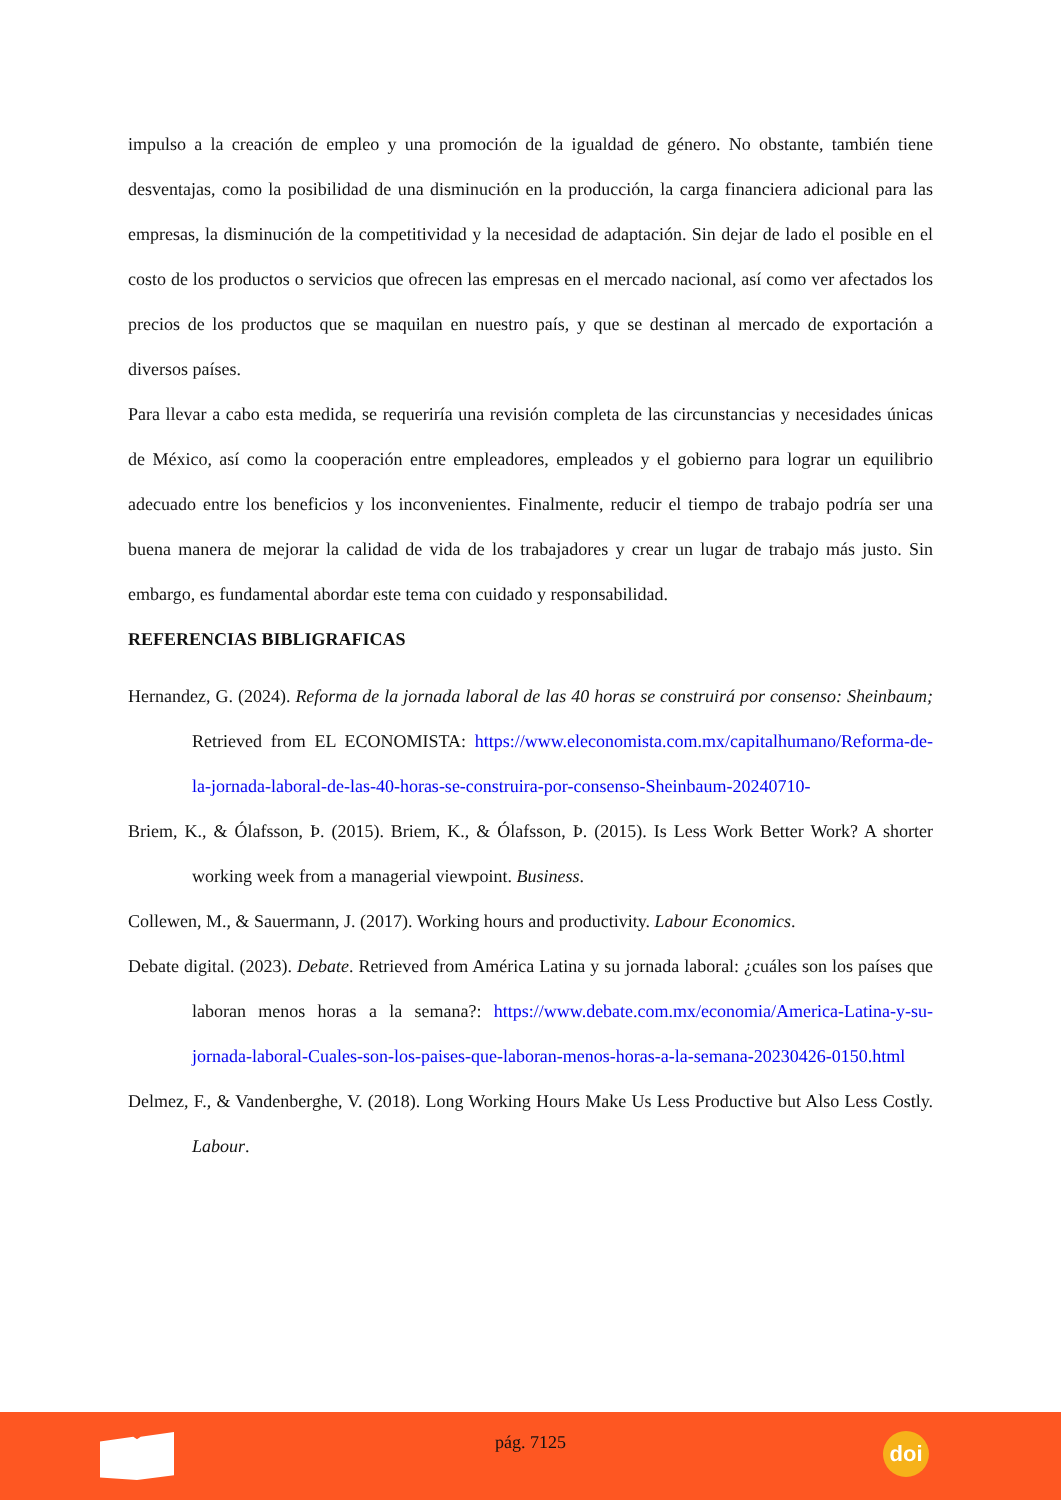impulso a la creación de empleo y una promoción de la igualdad de género. No obstante, también tiene desventajas, como la posibilidad de una disminución en la producción, la carga financiera adicional para las empresas, la disminución de la competitividad y la necesidad de adaptación. Sin dejar de lado el posible en el costo de los productos o servicios que ofrecen las empresas en el mercado nacional, así como ver afectados los precios de los productos que se maquilan en nuestro país, y que se destinan al mercado de exportación a diversos países.
Para llevar a cabo esta medida, se requeriría una revisión completa de las circunstancias y necesidades únicas de México, así como la cooperación entre empleadores, empleados y el gobierno para lograr un equilibrio adecuado entre los beneficios y los inconvenientes. Finalmente, reducir el tiempo de trabajo podría ser una buena manera de mejorar la calidad de vida de los trabajadores y crear un lugar de trabajo más justo. Sin embargo, es fundamental abordar este tema con cuidado y responsabilidad.
REFERENCIAS BIBLIGRAFICAS
Hernandez, G. (2024). Reforma de la jornada laboral de las 40 horas se construirá por consenso: Sheinbaum; Retrieved from EL ECONOMISTA: https://www.eleconomista.com.mx/capitalhumano/Reforma-de-la-jornada-laboral-de-las-40-horas-se-construira-por-consenso-Sheinbaum-20240710-
Briem, K., & Ólafsson, Þ. (2015). Briem, K., & Ólafsson, Þ. (2015). Is Less Work Better Work? A shorter working week from a managerial viewpoint. Business.
Collewen, M., & Sauermann, J. (2017). Working hours and productivity. Labour Economics.
Debate digital. (2023). Debate. Retrieved from América Latina y su jornada laboral: ¿cuáles son los países que laboran menos horas a la semana?: https://www.debate.com.mx/economia/America-Latina-y-su-jornada-laboral-Cuales-son-los-paises-que-laboran-menos-horas-a-la-semana-20230426-0150.html
Delmez, F., & Vandenberghe, V. (2018). Long Working Hours Make Us Less Productive but Also Less Costly. Labour.
pág. 7125 doi